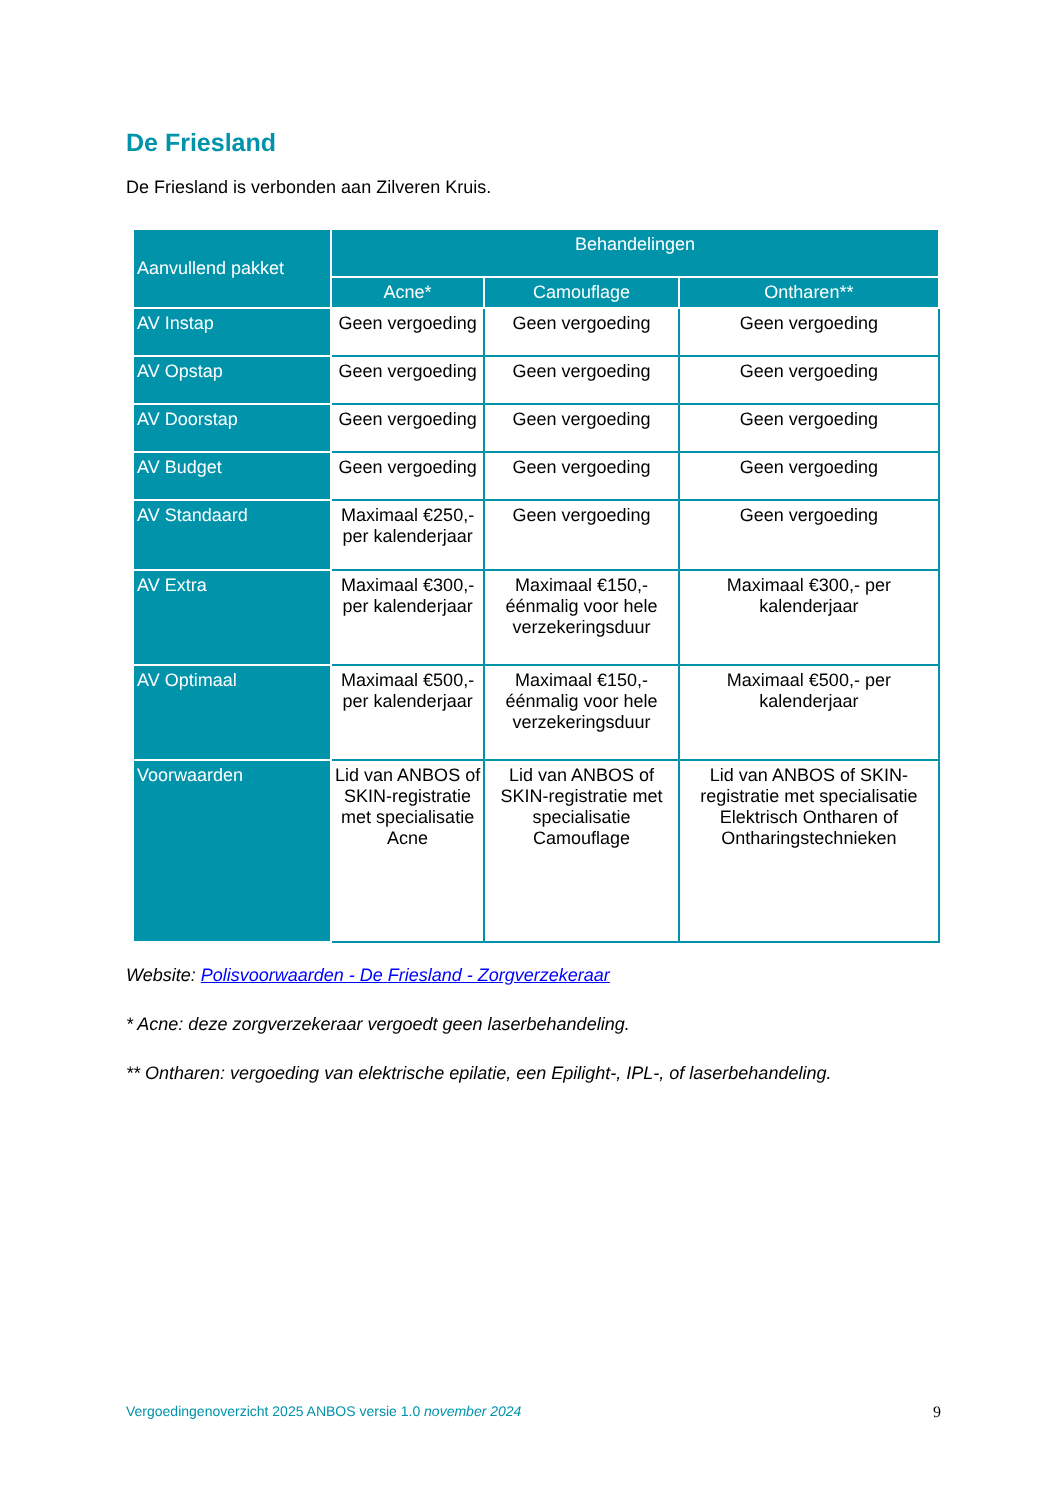De Friesland
De Friesland is verbonden aan Zilveren Kruis.
| Aanvullend pakket | Behandelingen | | |
| --- | --- | --- | --- |
| | Acne* | Camouflage | Ontharen** |
| AV Instap | Geen vergoeding | Geen vergoeding | Geen vergoeding |
| AV Opstap | Geen vergoeding | Geen vergoeding | Geen vergoeding |
| AV Doorstap | Geen vergoeding | Geen vergoeding | Geen vergoeding |
| AV Budget | Geen vergoeding | Geen vergoeding | Geen vergoeding |
| AV Standaard | Maximaal €250,- per kalenderjaar | Geen vergoeding | Geen vergoeding |
| AV Extra | Maximaal €300,- per kalenderjaar | Maximaal €150,- éénmalig voor hele verzekeringsduur | Maximaal €300,- per kalenderjaar |
| AV Optimaal | Maximaal €500,- per kalenderjaar | Maximaal €150,- éénmalig voor hele verzekeringsduur | Maximaal €500,- per kalenderjaar |
| Voorwaarden | Lid van ANBOS of SKIN-registratie met specialisatie Acne | Lid van ANBOS of SKIN-registratie met specialisatie Camouflage | Lid van ANBOS of SKIN-registratie met specialisatie Elektrisch Ontharen of Ontharingstechnieken |
Website: Polisvoorwaarden - De Friesland - Zorgverzekeraar
* Acne: deze zorgverzekeraar vergoedt geen laserbehandeling.
** Ontharen: vergoeding van elektrische epilatie, een Epilight-, IPL-, of laserbehandeling.
Vergoedingenoverzicht 2025 ANBOS versie 1.0 november 2024 9